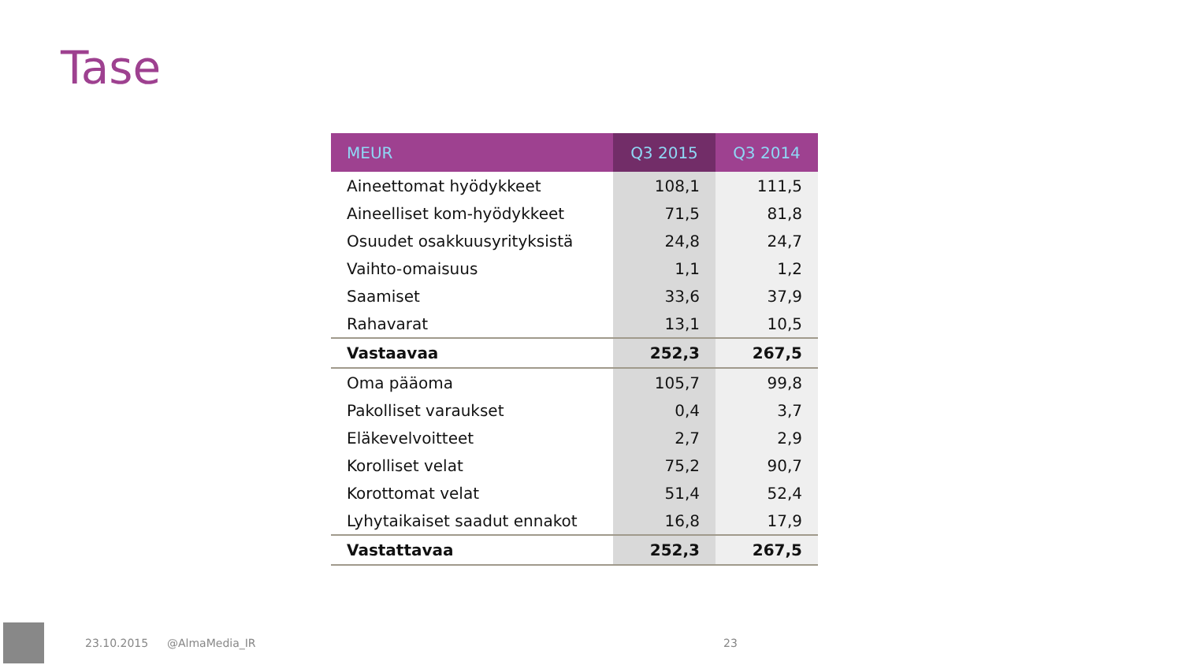Tase
| MEUR | Q3 2015 | Q3 2014 |
| --- | --- | --- |
| Aineettomat hyödykkeet | 108,1 | 111,5 |
| Aineelliset kom-hyödykkeet | 71,5 | 81,8 |
| Osuudet osakkuusyrityksistä | 24,8 | 24,7 |
| Vaihto-omaisuus | 1,1 | 1,2 |
| Saamiset | 33,6 | 37,9 |
| Rahavarat | 13,1 | 10,5 |
| Vastaavaa | 252,3 | 267,5 |
| Oma pääoma | 105,7 | 99,8 |
| Pakolliset varaukset | 0,4 | 3,7 |
| Eläkevelvoitteet | 2,7 | 2,9 |
| Korolliset velat | 75,2 | 90,7 |
| Korottomat velat | 51,4 | 52,4 |
| Lyhytaikaiset saadut ennakot | 16,8 | 17,9 |
| Vastattavaa | 252,3 | 267,5 |
23.10.2015 @AlmaMedia_IR 23